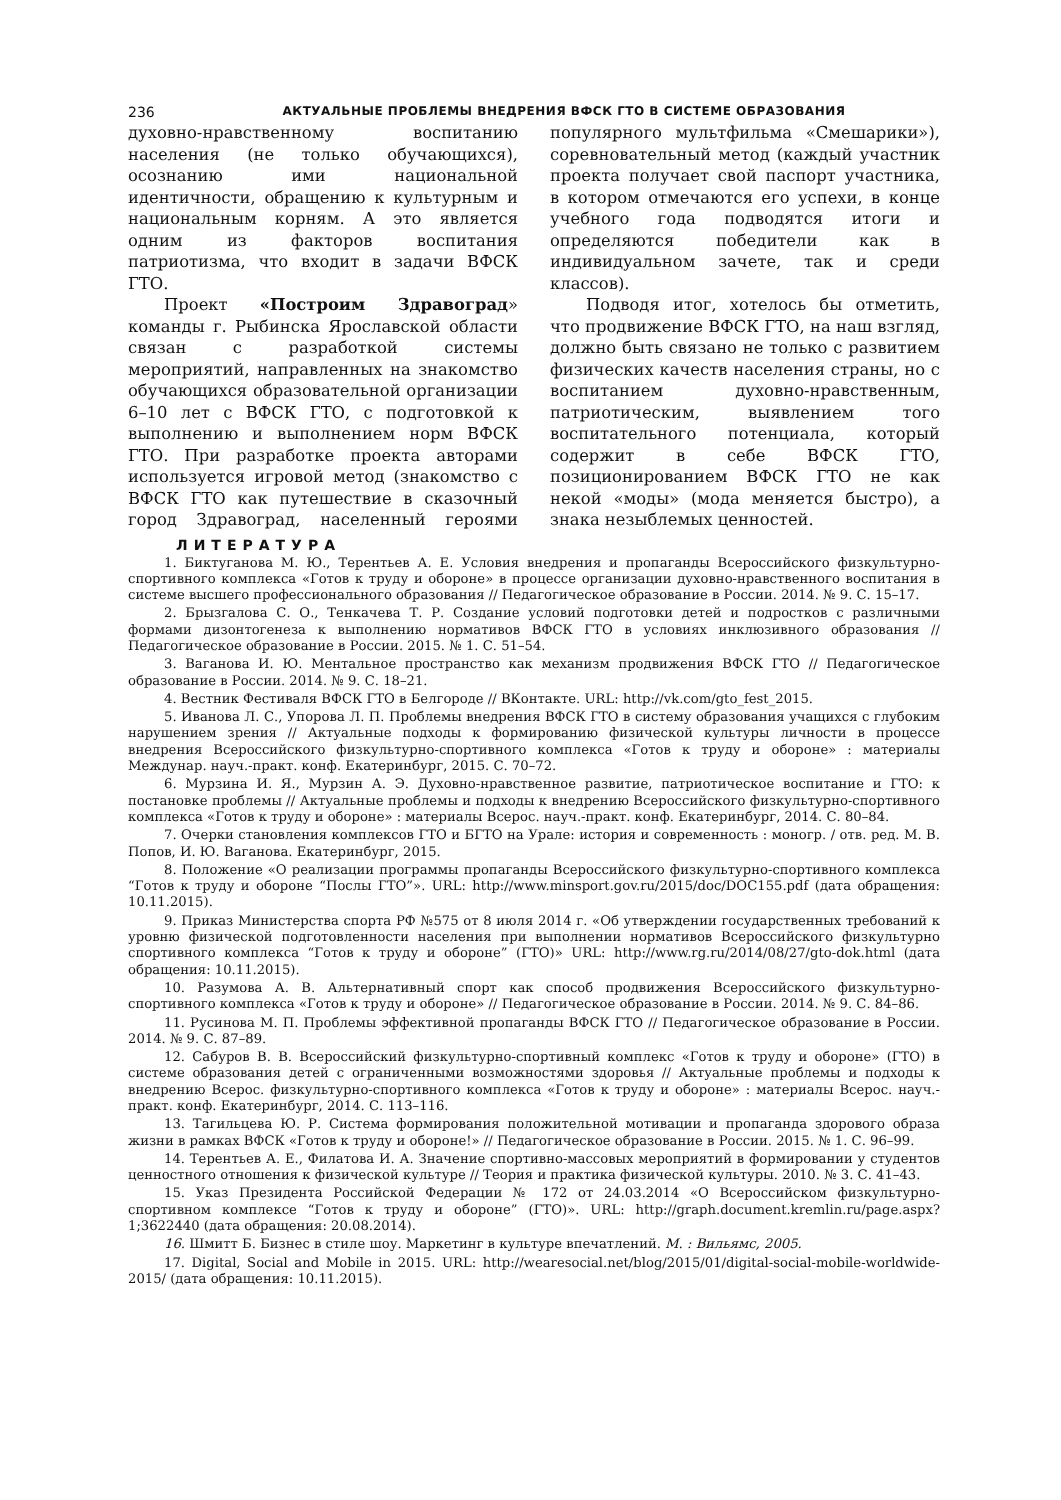236 АКТУАЛЬНЫЕ ПРОБЛЕМЫ ВНЕДРЕНИЯ ВФСК ГТО В СИСТЕМЕ ОБРАЗОВАНИЯ
духовно-нравственному воспитанию населения (не только обучающихся), осознанию ими национальной идентичности, обращению к культурным и национальным корням. А это является одним из факторов воспитания патриотизма, что входит в задачи ВФСК ГТО.
Проект «Построим Здравоград» команды г. Рыбинска Ярославской области связан с разработкой системы мероприятий, направленных на знакомство обучающихся образовательной организации 6–10 лет с ВФСК ГТО, с подготовкой к выполнению и выполнением норм ВФСК ГТО. При разработке проекта авторами используется игровой метод (знакомство с ВФСК ГТО как путешествие в сказочный город Здравоград, населенный героями популярного мультфильма «Смешарики»), соревновательный метод (каждый участник проекта получает свой паспорт участника, в котором отмечаются его успехи, в конце учебного года подводятся итоги и определяются победители как в индивидуальном зачете, так и среди классов).
Подводя итог, хотелось бы отметить, что продвижение ВФСК ГТО, на наш взгляд, должно быть связано не только с развитием физических качеств населения страны, но с воспитанием духовно-нравственным, патриотическим, выявлением того воспитательного потенциала, который содержит в себе ВФСК ГТО, позиционированием ВФСК ГТО не как некой «моды» (мода меняется быстро), а знака незыблемых ценностей.
ЛИТЕРАТУРА
1. Биктуганова М. Ю., Терентьев А. Е. Условия внедрения и пропаганды Всероссийского физкультурно-спортивного комплекса «Готов к труду и обороне» в процессе организации духовно-нравственного воспитания в системе высшего профессионального образования // Педагогическое образование в России. 2014. № 9. С. 15–17.
2. Брызгалова С. О., Тенкачева Т. Р. Создание условий подготовки детей и подростков с различными формами дизонтогенеза к выполнению нормативов ВФСК ГТО в условиях инклюзивного образования // Педагогическое образование в России. 2015. № 1. С. 51–54.
3. Ваганова И. Ю. Ментальное пространство как механизм продвижения ВФСК ГТО // Педагогическое образование в России. 2014. № 9. С. 18–21.
4. Вестник Фестиваля ВФСК ГТО в Белгороде // ВКонтакте. URL: http://vk.com/gto_fest_2015.
5. Иванова Л. С., Упорова Л. П. Проблемы внедрения ВФСК ГТО в систему образования учащихся с глубоким нарушением зрения // Актуальные подходы к формированию физической культуры личности в процессе внедрения Всероссийского физкультурно-спортивного комплекса «Готов к труду и обороне» : материалы Междунар. науч.-практ. конф. Екатеринбург, 2015. С. 70–72.
6. Мурзина И. Я., Мурзин А. Э. Духовно-нравственное развитие, патриотическое воспитание и ГТО: к постановке проблемы // Актуальные проблемы и подходы к внедрению Всероссийского физкультурно-спортивного комплекса «Готов к труду и обороне» : материалы Всерос. науч.-практ. конф. Екатеринбург, 2014. С. 80–84.
7. Очерки становления комплексов ГТО и БГТО на Урале: история и современность : моногр. / отв. ред. М. В. Попов, И. Ю. Ваганова. Екатеринбург, 2015.
8. Положение «О реализации программы пропаганды Всероссийского физкультурно-спортивного комплекса “Готов к труду и обороне “Послы ГТО”». URL: http://www.minsport.gov.ru/2015/doc/DOC155.pdf (дата обращения: 10.11.2015).
9. Приказ Министерства спорта РФ №575 от 8 июля 2014 г. «Об утверждении государственных требований к уровню физической подготовленности населения при выполнении нормативов Всероссийского физкультурно спортивного комплекса “Готов к труду и обороне” (ГТО)» URL: http://www.rg.ru/2014/08/27/gto-dok.html (дата обращения: 10.11.2015).
10. Разумова А. В. Альтернативный спорт как способ продвижения Всероссийского физкультурно-спортивного комплекса «Готов к труду и обороне» // Педагогическое образование в России. 2014. № 9. С. 84–86.
11. Русинова М. П. Проблемы эффективной пропаганды ВФСК ГТО // Педагогическое образование в России. 2014. № 9. С. 87–89.
12. Сабуров В. В. Всероссийский физкультурно-спортивный комплекс «Готов к труду и обороне» (ГТО) в системе образования детей с ограниченными возможностями здоровья // Актуальные проблемы и подходы к внедрению Всерос. физкультурно-спортивного комплекса «Готов к труду и обороне» : материалы Всерос. науч.-практ. конф. Екатеринбург, 2014. С. 113–116.
13. Тагильцева Ю. Р. Система формирования положительной мотивации и пропаганда здорового образа жизни в рамках ВФСК «Готов к труду и обороне!» // Педагогическое образование в России. 2015. № 1. С. 96–99.
14. Терентьев А. Е., Филатова И. А. Значение спортивно-массовых мероприятий в формировании у студентов ценностного отношения к физической культуре // Теория и практика физической культуры. 2010. № 3. С. 41–43.
15. Указ Президента Российской Федерации № 172 от 24.03.2014 «О Всероссийском физкультурно-спортивном комплексе “Готов к труду и обороне” (ГТО)». URL: http://graph.document.kremlin.ru/page.aspx?1;3622440 (дата обращения: 20.08.2014).
16. Шмитт Б. Бизнес в стиле шоу. Маркетинг в культуре впечатлений. М. : Вильямс, 2005.
17. Digital, Social and Mobile in 2015. URL: http://wearesocial.net/blog/2015/01/digital-social-mobile-worldwide-2015/ (дата обращения: 10.11.2015).